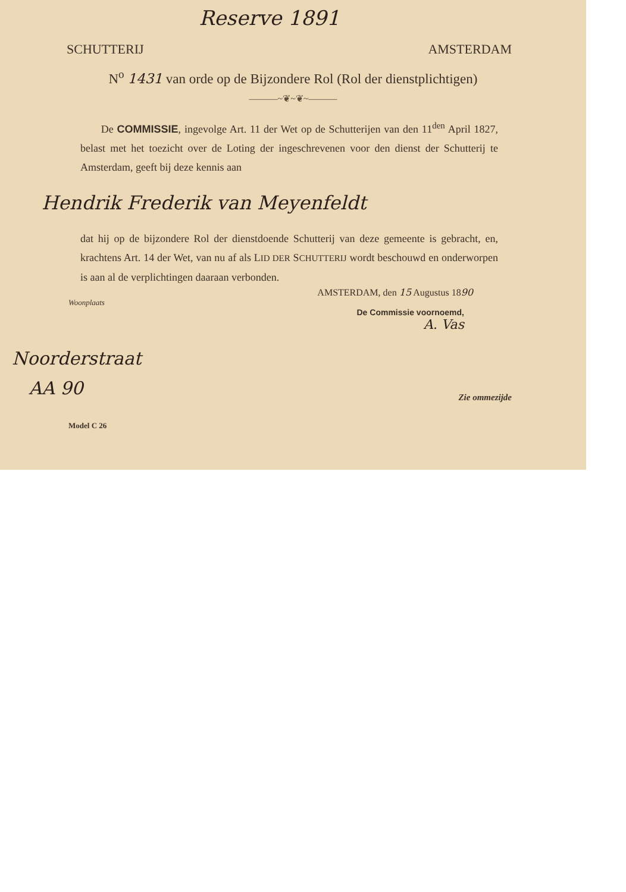Reserve 1891
SCHUTTERIJ AMSTERDAM
N<sup>o</sup> 1431 van orde op de Bijzondere Rol (Rol der dienstplichtigen)
———~❦~❦~———
De COMMISSIE, ingevolge Art. 11 der Wet op de Schutterijen van den 11<sup>den</sup> April 1827, belast met het toezicht over de Loting der ingeschrevenen voor den dienst der Schutterij te Amsterdam, geeft bij deze kennis aan
Hendrik Frederik van Meyenfeldt
dat hij op de bijzondere Rol der dienstdoende Schutterij van deze gemeente is gebracht, en, krachtens Art. 14 der Wet, van nu af als LID DER SCHUTTERIJ wordt beschouwd en onderworpen is aan al de verplichtingen daaraan verbonden.
AMSTERDAM, den 15 Augustus 1890
Woonplaats
De Commissie voornoemd,
A. Vas
Noorderstraat
AA 90
Zie ommezijde
Model C 26